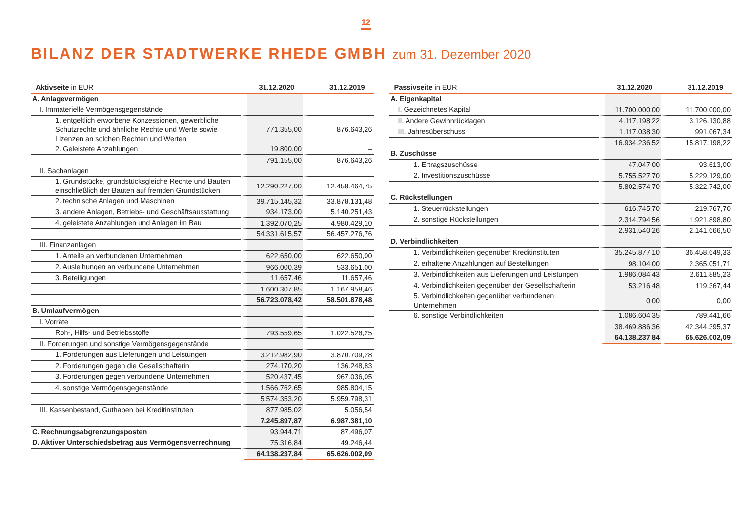12
BILANZ DER STADTWERKE RHEDE GMBH zum 31. Dezember 2020
| Aktivseite in EUR | 31.12.2020 | 31.12.2019 |
| --- | --- | --- |
| A. Anlagevermögen | | |
| I. Immaterielle Vermögensgegenstände | | |
| 1. entgeltlich erworbene Konzessionen, gewerbliche Schutzrechte und ähnliche Rechte und Werte sowie Lizenzen an solchen Rechten und Werten | 771.355,00 | 876.643,26 |
| 2. Geleistete Anzahlungen | 19.800,00 | – |
| | 791.155,00 | 876.643,26 |
| II. Sachanlagen | | |
| 1. Grundstücke, grundstücksgleiche Rechte und Bauten einschließlich der Bauten auf fremden Grundstücken | 12.290.227,00 | 12.458.464,75 |
| 2. technische Anlagen und Maschinen | 39.715.145,32 | 33.878.131,48 |
| 3. andere Anlagen, Betriebs- und Geschäftsausstattung | 934.173,00 | 5.140.251,43 |
| 4. geleistete Anzahlungen und Anlagen im Bau | 1.392.070,25 | 4.980.429,10 |
| | 54.331.615,57 | 56.457.276,76 |
| III. Finanzanlagen | | |
| 1. Anteile an verbundenen Unternehmen | 622.650,00 | 622.650,00 |
| 2. Ausleihungen an verbundene Unternehmen | 966.000,39 | 533.651,00 |
| 3. Beteiligungen | 11.657,46 | 11.657,46 |
| | 1.600.307,85 | 1.167.958,46 |
| | 56.723.078,42 | 58.501.878,48 |
| B. Umlaufvermögen | | |
| I. Vorräte | | |
| Roh-, Hilfs- und Betriebsstoffe | 793.559,65 | 1.022.526,25 |
| II. Forderungen und sonstige Vermögensgegenstände | | |
| 1. Forderungen aus Lieferungen und Leistungen | 3.212.982,90 | 3.870.709,28 |
| 2. Forderungen gegen die Gesellschafterin | 274.170,20 | 136.248,83 |
| 3. Forderungen gegen verbundene Unternehmen | 520.437,45 | 967.036,05 |
| 4. sonstige Vermögensgegenstände | 1.566.762,65 | 985.804,15 |
| | 5.574.353,20 | 5.959.798,31 |
| III. Kassenbestand, Guthaben bei Kreditinstituten | 877.985,02 | 5.056,54 |
| | 7.245.897,87 | 6.987.381,10 |
| C. Rechnungsabgrenzungsposten | 93.944,71 | 87.496,07 |
| D. Aktiver Unterschiedsbetrag aus Vermögensverrechnung | 75.316,84 | 49.246,44 |
| | 64.138.237,84 | 65.626.002,09 |
| Passivseite in EUR | 31.12.2020 | 31.12.2019 |
| --- | --- | --- |
| A. Eigenkapital | | |
| I. Gezeichnetes Kapital | 11.700.000,00 | 11.700.000,00 |
| II. Andere Gewinnrücklagen | 4.117.198,22 | 3.126.130,88 |
| III. Jahresüberschuss | 1.117.038,30 | 991.067,34 |
| | 16.934.236,52 | 15.817.198,22 |
| B. Zuschüsse | | |
| 1. Ertragszuschüsse | 47.047,00 | 93.613,00 |
| 2. Investitionszuschüsse | 5.755.527,70 | 5.229.129,00 |
| | 5.802.574,70 | 5.322.742,00 |
| C. Rückstellungen | | |
| 1. Steuerrückstellungen | 616.745,70 | 219.767,70 |
| 2. sonstige Rückstellungen | 2.314.794,56 | 1.921.898,80 |
| | 2.931.540,26 | 2.141.666,50 |
| D. Verbindlichkeiten | | |
| 1. Verbindlichkeiten gegenüber Kreditinstituten | 35.245.877,10 | 36.458.649,33 |
| 2. erhaltene Anzahlungen auf Bestellungen | 98.104,00 | 2.365.051,71 |
| 3. Verbindlichkeiten aus Lieferungen und Leistungen | 1.986.084,43 | 2.611.885,23 |
| 4. Verbindlichkeiten gegenüber der Gesellschafterin | 53.216,48 | 119.367,44 |
| 5. Verbindlichkeiten gegenüber verbundenen Unternehmen | 0,00 | 0,00 |
| 6. sonstige Verbindlichkeiten | 1.086.604,35 | 789.441,66 |
| | 38.469.886,36 | 42.344.395,37 |
| | 64.138.237,84 | 65.626.002,09 |